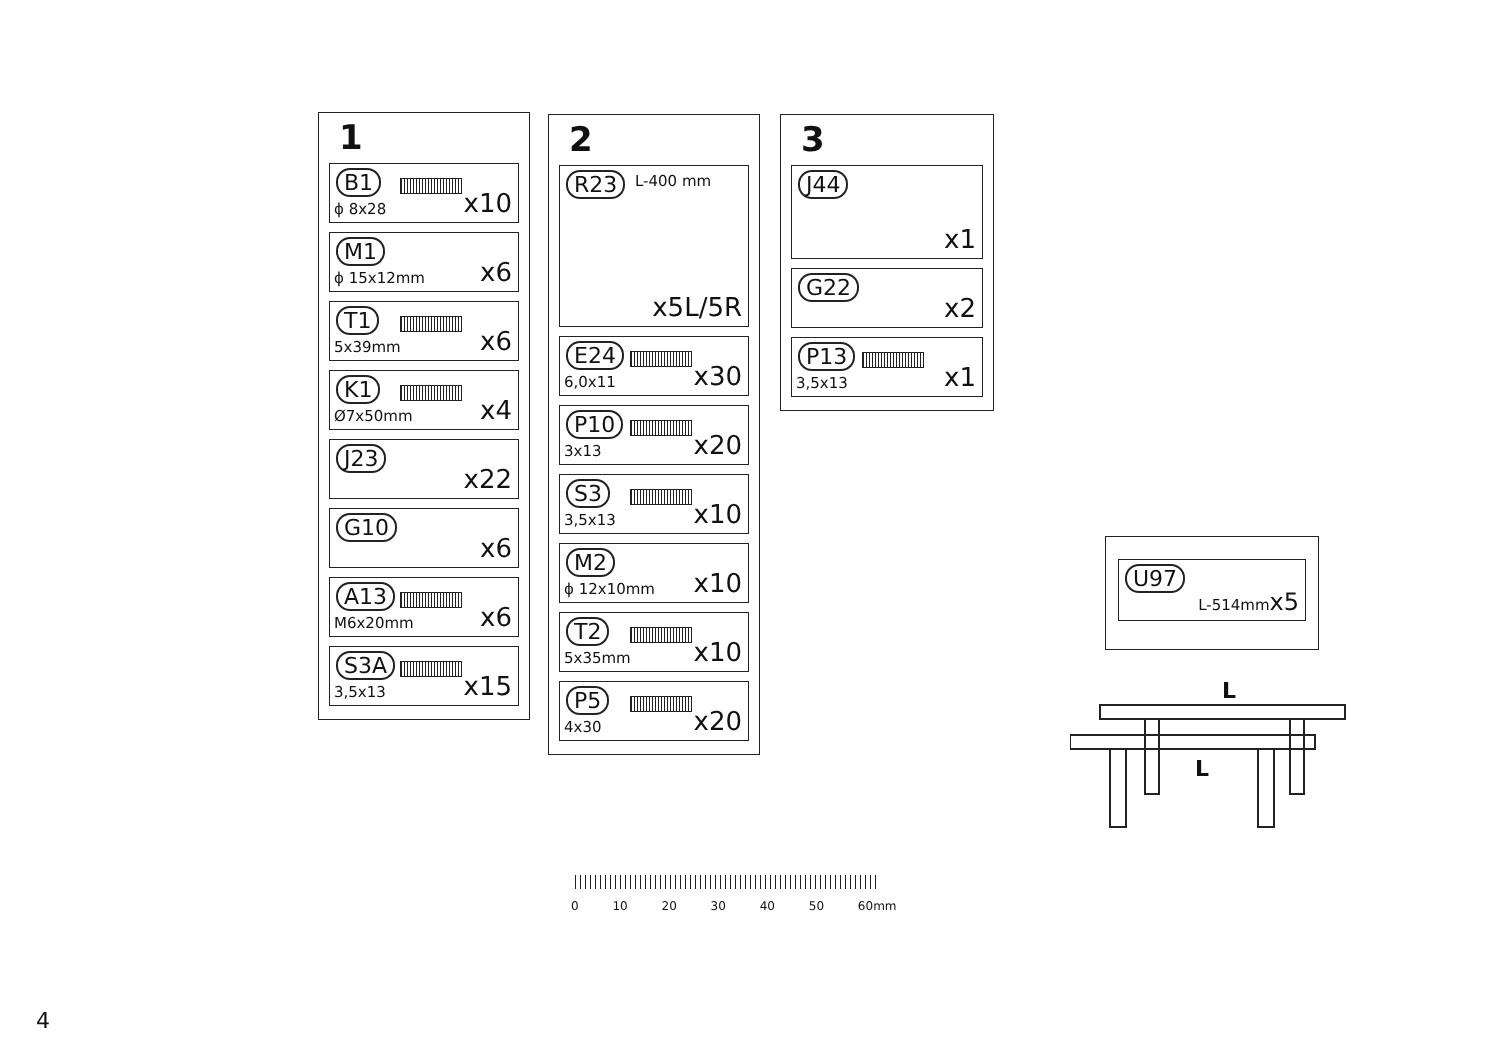1
B1
ϕ 8x28 x10
M1
ϕ 15x12mm x6
T1
5x39mm x6
K1
Ø7x50mm x4
J23
x22
G10
x6
A13
M6x20mm x6
S3A
3,5x13 x15
2
R23 L-400 mm
x5L/5R
E24
6,0x11 x30
P10
3x13 x20
S3
3,5x13 x10
M2
ϕ 12x10mm x10
T2
5x35mm x10
P5
4x30 x20
3
J44
x1
G22
x2
P13
3,5x13 x1
U97
L-514mmx5
L
L
0 10 20 30 40 50 60mm
4